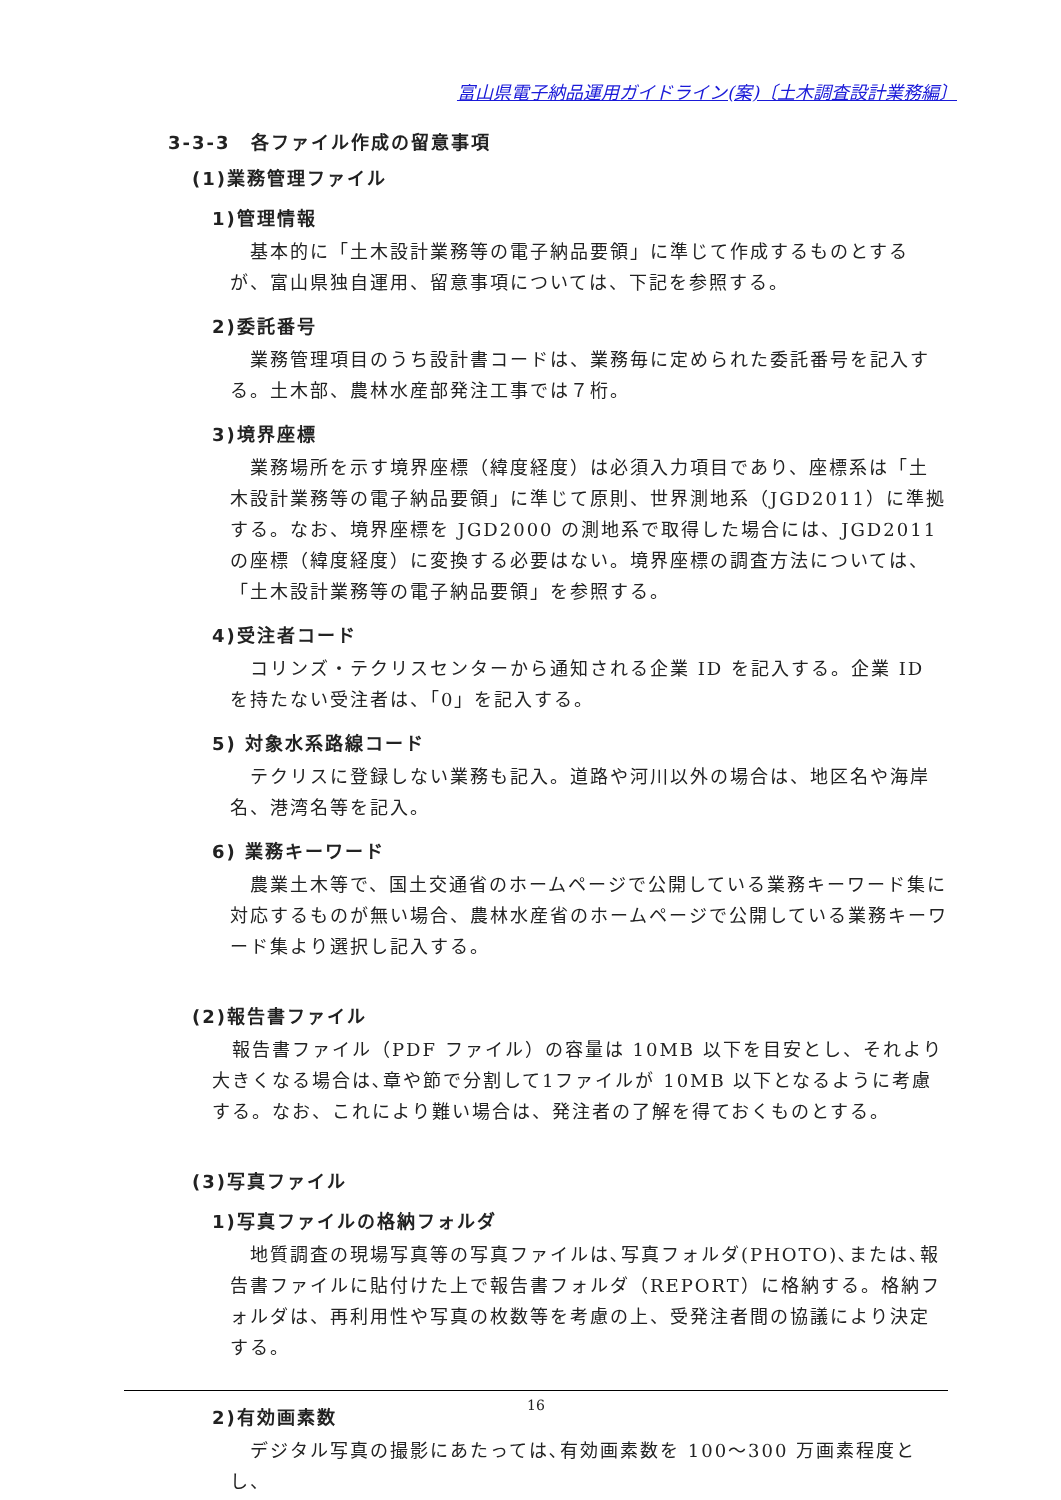富山県電子納品運用ガイドライン(案)〔土木調査設計業務編〕
3-3-3　各ファイル作成の留意事項
(1)業務管理ファイル
1)管理情報
基本的に「土木設計業務等の電子納品要領」に準じて作成するものとするが、富山県独自運用、留意事項については、下記を参照する。
2)委託番号
業務管理項目のうち設計書コードは、業務毎に定められた委託番号を記入する。土木部、農林水産部発注工事では７桁。
3)境界座標
業務場所を示す境界座標（緯度経度）は必須入力項目であり、座標系は「土木設計業務等の電子納品要領」に準じて原則、世界測地系（JGD2011）に準拠する。なお、境界座標を JGD2000 の測地系で取得した場合には、JGD2011 の座標（緯度経度）に変換する必要はない。境界座標の調査方法については、「土木設計業務等の電子納品要領」を参照する。
4)受注者コード
コリンズ・テクリスセンターから通知される企業 ID を記入する。企業 ID を持たない受注者は、「0」を記入する。
5) 対象水系路線コード
テクリスに登録しない業務も記入。道路や河川以外の場合は、地区名や海岸名、港湾名等を記入。
6) 業務キーワード
農業土木等で、国土交通省のホームページで公開している業務キーワード集に対応するものが無い場合、農林水産省のホームページで公開している業務キーワード集より選択し記入する。
(2)報告書ファイル
報告書ファイル（PDF ファイル）の容量は 10MB 以下を目安とし、それより大きくなる場合は､章や節で分割して1ファイルが 10MB 以下となるように考慮する。なお、これにより難い場合は、発注者の了解を得ておくものとする。
(3)写真ファイル
1)写真ファイルの格納フォルダ
地質調査の現場写真等の写真ファイルは､写真フォルダ(PHOTO)､または､報告書ファイルに貼付けた上で報告書フォルダ（REPORT）に格納する。格納フォルダは、再利用性や写真の枚数等を考慮の上、受発注者間の協議により決定する。
2)有効画素数
デジタル写真の撮影にあたっては､有効画素数を 100～300 万画素程度とし、
16